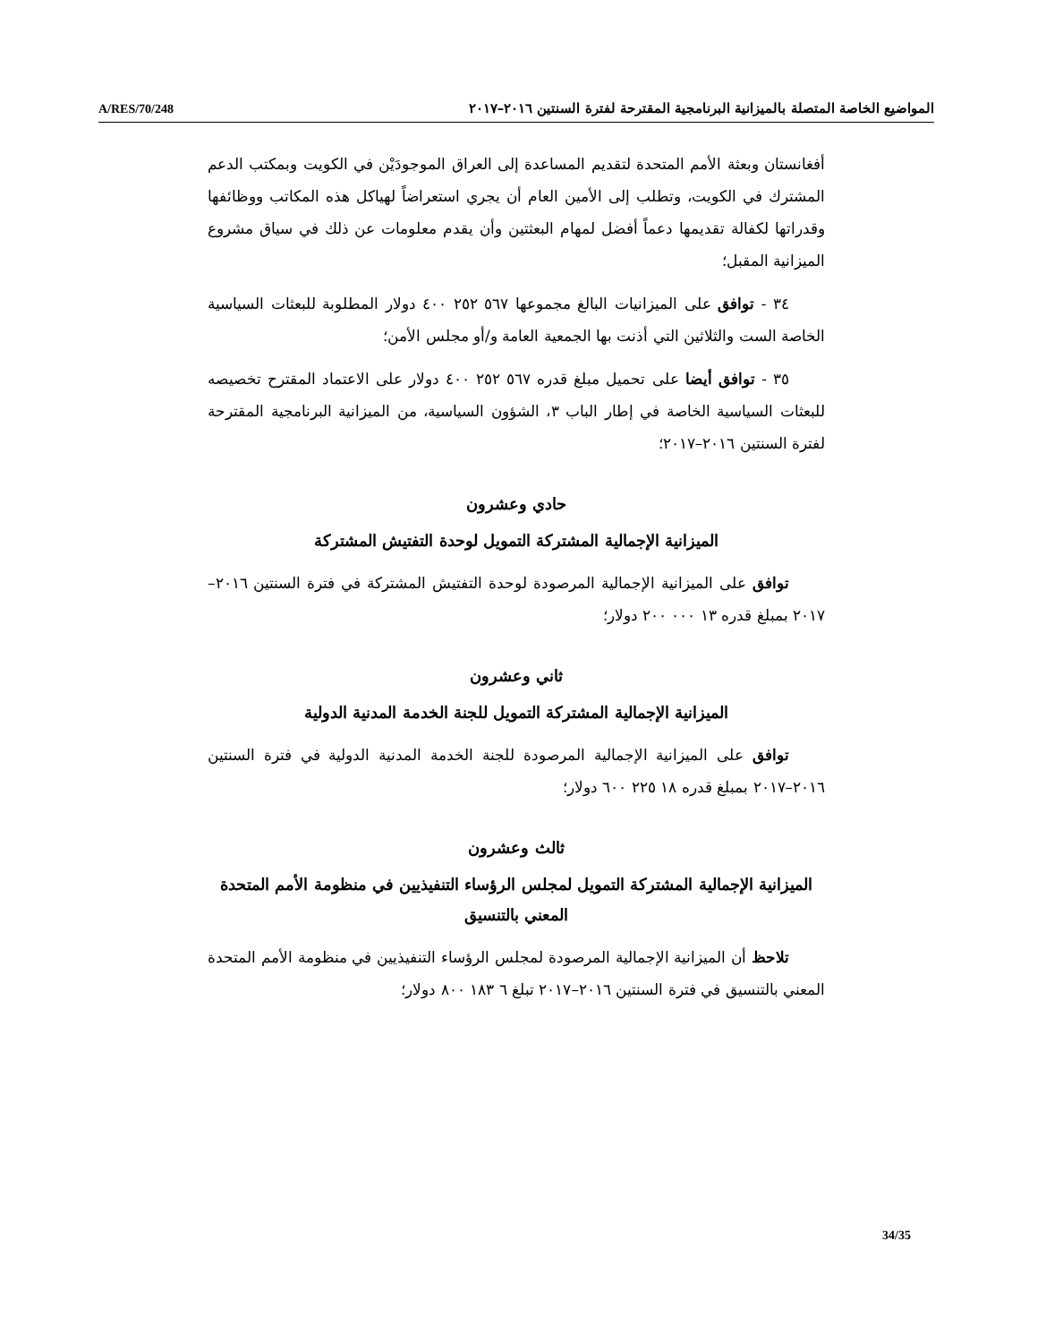A/RES/70/248 المواضيع الخاصة المتصلة بالميزانية البرنامجية المقترحة لفترة السنتين ٢٠١٦–٢٠١٧
أفغانستان وبعثة الأمم المتحدة لتقديم المساعدة إلى العراق الموجودَيْن في الكويت وبمكتب الدعم المشترك في الكويت، وتطلب إلى الأمين العام أن يجري استعراضاً لهياكل هذه المكاتب ووظائفها وقدراتها لكفالة تقديمها دعماً أفضل لمهام البعثتين وأن يقدم معلومات عن ذلك في سياق مشروع الميزانية المقبل؛
٣٤ - توافق على الميزانيات البالغ مجموعها ٥٦٧ ٢٥٢ ٤٠٠ دولار المطلوبة للبعثات السياسية الخاصة الست والثلاثين التي أذنت بها الجمعية العامة و/أو مجلس الأمن؛
٣٥ - توافق أيضا على تحميل مبلغ قدره ٥٦٧ ٢٥٢ ٤٠٠ دولار على الاعتماد المقترح تخصيصه للبعثات السياسية الخاصة في إطار الباب ٣، الشؤون السياسية، من الميزانية البرنامجية المقترحة لفترة السنتين ٢٠١٦–٢٠١٧؛
حادي وعشرون
الميزانية الإجمالية المشتركة التمويل لوحدة التفتيش المشتركة
توافق على الميزانية الإجمالية المرصودة لوحدة التفتيش المشتركة في فترة السنتين ٢٠١٦–٢٠١٧ بمبلغ قدره ١٣ ٠٠٠ ٢٠٠ دولار؛
ثاني وعشرون
الميزانية الإجمالية المشتركة التمويل للجنة الخدمة المدنية الدولية
توافق على الميزانية الإجمالية المرصودة للجنة الخدمة المدنية الدولية في فترة السنتين ٢٠١٦–٢٠١٧ بمبلغ قدره ١٨ ٢٢٥ ٦٠٠ دولار؛
ثالث وعشرون
الميزانية الإجمالية المشتركة التمويل لمجلس الرؤساء التنفيذيين في منظومة الأمم المتحدة المعني بالتنسيق
تلاحظ أن الميزانية الإجمالية المرصودة لمجلس الرؤساء التنفيذيين في منظومة الأمم المتحدة المعني بالتنسيق في فترة السنتين ٢٠١٦–٢٠١٧ تبلغ ٦ ١٨٣ ٨٠٠ دولار؛
34/35